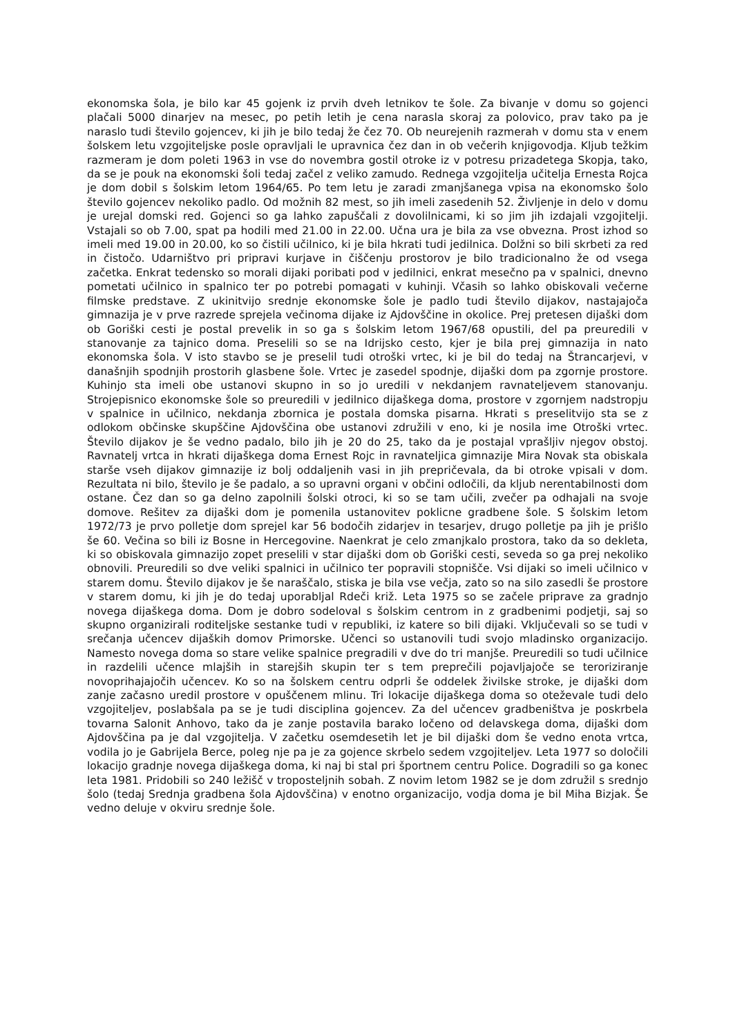ekonomska šola, je bilo kar 45 gojenk iz prvih dveh letnikov te šole. Za bivanje v domu so gojenci plačali 5000 dinarjev na mesec, po petih letih je cena narasla skoraj za polovico, prav tako pa je naraslo tudi število gojencev, ki jih je bilo tedaj že čez 70. Ob neurejenih razmerah v domu sta v enem šolskem letu vzgojiteljske posle opravljali le upravnica čez dan in ob večerih knjigovodja. Kljub težkim razmeram je dom poleti 1963 in vse do novembra gostil otroke iz v potresu prizadetega Skopja, tako, da se je pouk na ekonomski šoli tedaj začel z veliko zamudo. Rednega vzgojitelja učitelja Ernesta Rojca je dom dobil s šolskim letom 1964/65. Po tem letu je zaradi zmanjšanega vpisa na ekonomsko šolo število gojencev nekoliko padlo. Od možnih 82 mest, so jih imeli zasedenih 52. Življenje in delo v domu je urejal domski red. Gojenci so ga lahko zapuščali z dovolilnicami, ki so jim jih izdajali vzgojitelji. Vstajali so ob 7.00, spat pa hodili med 21.00 in 22.00. Učna ura je bila za vse obvezna. Prost izhod so imeli med 19.00 in 20.00, ko so čistili učilnico, ki je bila hkrati tudi jedilnica. Dolžni so bili skrbeti za red in čistočo. Udarništvo pri pripravi kurjave in čiščenju prostorov je bilo tradicionalno že od vsega začetka. Enkrat tedensko so morali dijaki poribati pod v jedilnici, enkrat mesečno pa v spalnici, dnevno pometati učilnico in spalnico ter po potrebi pomagati v kuhinji. Včasih so lahko obiskovali večerne filmske predstave. Z ukinitvijo srednje ekonomske šole je padlo tudi število dijakov, nastajajoča gimnazija je v prve razrede sprejela večinoma dijake iz Ajdovščine in okolice. Prej pretesen dijaški dom ob Goriški cesti je postal prevelik in so ga s šolskim letom 1967/68 opustili, del pa preuredili v stanovanje za tajnico doma. Preselili so se na Idrijsko cesto, kjer je bila prej gimnazija in nato ekonomska šola. V isto stavbo se je preselil tudi otroški vrtec, ki je bil do tedaj na Štrancarjevi, v današnjih spodnjih prostorih glasbene šole. Vrtec je zasedel spodnje, dijaški dom pa zgornje prostore. Kuhinjo sta imeli obe ustanovi skupno in so jo uredili v nekdanjem ravnateljevem stanovanju. Strojepisnico ekonomske šole so preuredili v jedilnico dijaškega doma, prostore v zgornjem nadstropju v spalnice in učilnico, nekdanja zbornica je postala domska pisarna. Hkrati s preselitvijo sta se z odlokom občinske skupščine Ajdovščina obe ustanovi združili v eno, ki je nosila ime Otroški vrtec. Število dijakov je še vedno padalo, bilo jih je 20 do 25, tako da je postajal vprašljiv njegov obstoj. Ravnatelj vrtca in hkrati dijaškega doma Ernest Rojc in ravnateljica gimnazije Mira Novak sta obiskala starše vseh dijakov gimnazije iz bolj oddaljenih vasi in jih prepričevala, da bi otroke vpisali v dom. Rezultata ni bilo, število je še padalo, a so upravni organi v občini odločili, da kljub nerentabilnosti dom ostane. Čez dan so ga delno zapolnili šolski otroci, ki so se tam učili, zvečer pa odhajali na svoje domove. Rešitev za dijaški dom je pomenila ustanovitev poklicne gradbene šole. S šolskim letom 1972/73 je prvo polletje dom sprejel kar 56 bodočih zidarjev in tesarjev, drugo polletje pa jih je prišlo še 60. Večina so bili iz Bosne in Hercegovine. Naenkrat je celo zmanjkalo prostora, tako da so dekleta, ki so obiskovala gimnazijo zopet preselili v star dijaški dom ob Goriški cesti, seveda so ga prej nekoliko obnovili. Preuredili so dve veliki spalnici in učilnico ter popravili stopnišče. Vsi dijaki so imeli učilnico v starem domu. Število dijakov je še naraščalo, stiska je bila vse večja, zato so na silo zasedli še prostore v starem domu, ki jih je do tedaj uporabljal Rdeči križ. Leta 1975 so se začele priprave za gradnjo novega dijaškega doma. Dom je dobro sodeloval s šolskim centrom in z gradbenimi podjetji, saj so skupno organizirali roditeljske sestanke tudi v republiki, iz katere so bili dijaki. Vključevali so se tudi v srečanja učencev dijaških domov Primorske. Učenci so ustanovili tudi svojo mladinsko organizacijo. Namesto novega doma so stare velike spalnice pregradili v dve do tri manjše. Preuredili so tudi učilnice in razdelili učence mlajših in starejših skupin ter s tem preprečili pojavljajoče se teroriziranje novoprihajajočih učencev. Ko so na šolskem centru odprli še oddelek živilske stroke, je dijaški dom zanje začasno uredil prostore v opuščenem mlinu. Tri lokacije dijaškega doma so oteževale tudi delo vzgojiteljev, poslabšala pa se je tudi disciplina gojencev. Za del učencev gradbeništva je poskrbela tovarna Salonit Anhovo, tako da je zanje postavila barako ločeno od delavskega doma, dijaški dom Ajdovščina pa je dal vzgojitelja. V začetku osemdesetih let je bil dijaški dom še vedno enota vrtca, vodila jo je Gabrijela Berce, poleg nje pa je za gojence skrbelo sedem vzgojiteljev. Leta 1977 so določili lokacijo gradnje novega dijaškega doma, ki naj bi stal pri športnem centru Police. Dogradili so ga konec leta 1981. Pridobili so 240 ležišč v troposteljnih sobah. Z novim letom 1982 se je dom združil s srednjo šolo (tedaj Srednja gradbena šola Ajdovščina) v enotno organizacijo, vodja doma je bil Miha Bizjak. Še vedno deluje v okviru srednje šole.